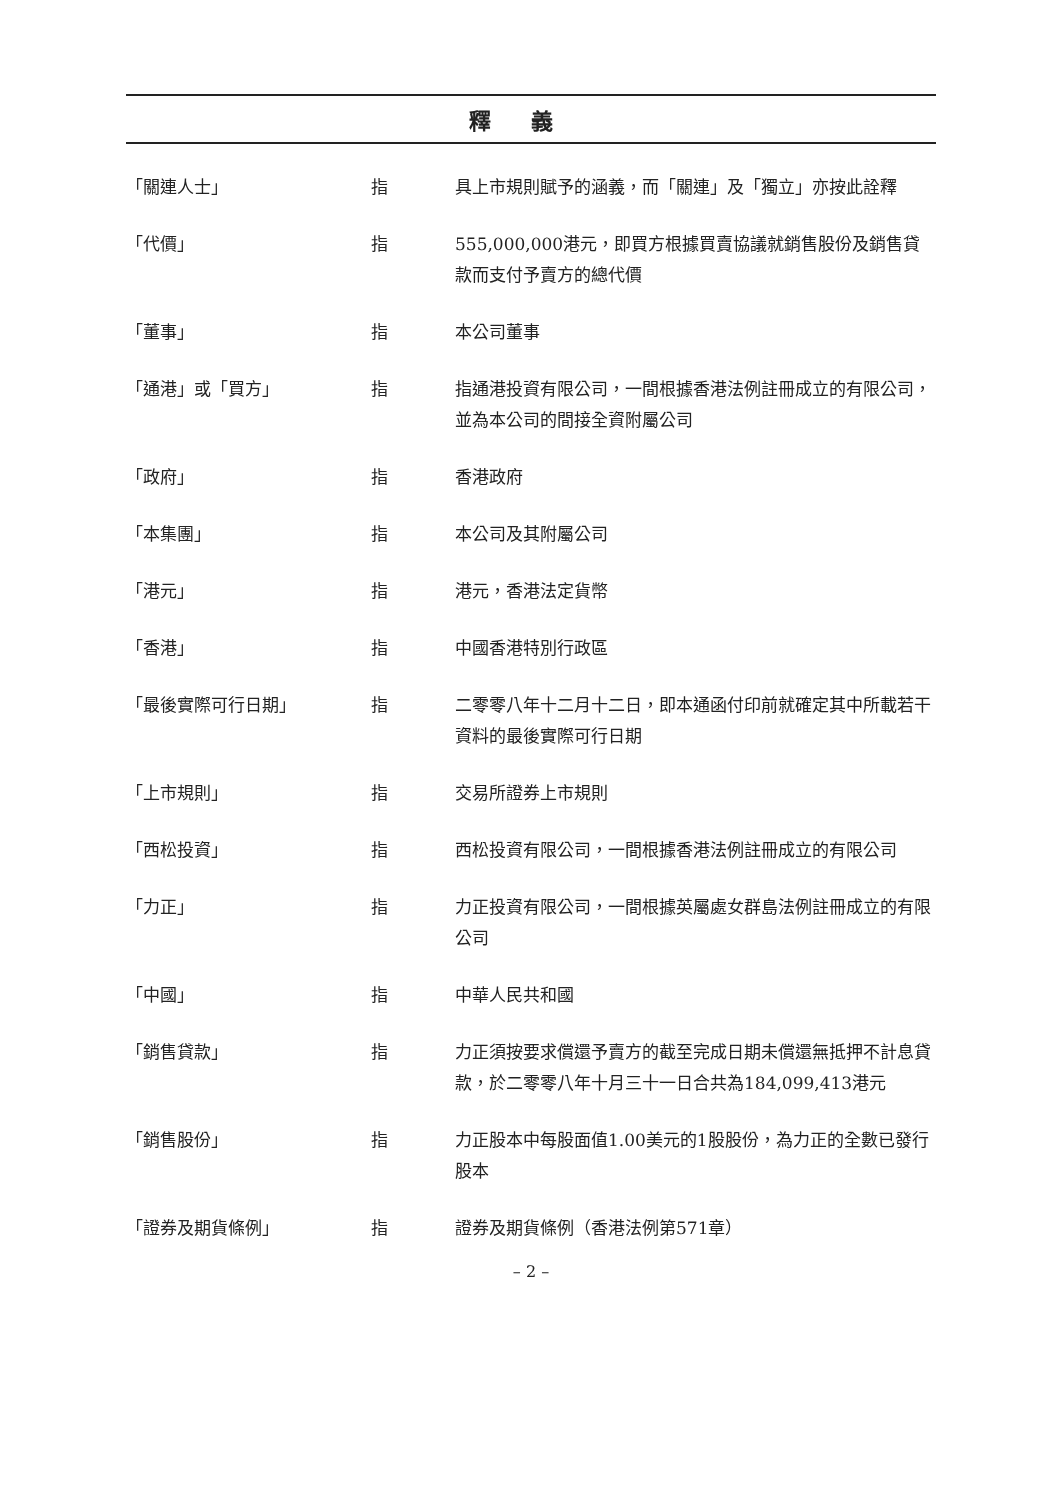釋義
| 「關連人士」 | 指 | 具上市規則賦予的涵義，而「關連」及「獨立」亦按此詮釋 |
| 「代價」 | 指 | 555,000,000港元，即買方根據買賣協議就銷售股份及銷售貸款而支付予賣方的總代價 |
| 「董事」 | 指 | 本公司董事 |
| 「通港」或「買方」 | 指 | 指通港投資有限公司，一間根據香港法例註冊成立的有限公司，並為本公司的間接全資附屬公司 |
| 「政府」 | 指 | 香港政府 |
| 「本集團」 | 指 | 本公司及其附屬公司 |
| 「港元」 | 指 | 港元，香港法定貨幣 |
| 「香港」 | 指 | 中國香港特別行政區 |
| 「最後實際可行日期」 | 指 | 二零零八年十二月十二日，即本通函付印前就確定其中所載若干資料的最後實際可行日期 |
| 「上市規則」 | 指 | 交易所證券上市規則 |
| 「西松投資」 | 指 | 西松投資有限公司，一間根據香港法例註冊成立的有限公司 |
| 「力正」 | 指 | 力正投資有限公司，一間根據英屬處女群島法例註冊成立的有限公司 |
| 「中國」 | 指 | 中華人民共和國 |
| 「銷售貸款」 | 指 | 力正須按要求償還予賣方的截至完成日期未償還無抵押不計息貸款，於二零零八年十月三十一日合共為184,099,413港元 |
| 「銷售股份」 | 指 | 力正股本中每股面值1.00美元的1股股份，為力正的全數已發行股本 |
| 「證券及期貨條例」 | 指 | 證券及期貨條例（香港法例第571章） |
– 2 –